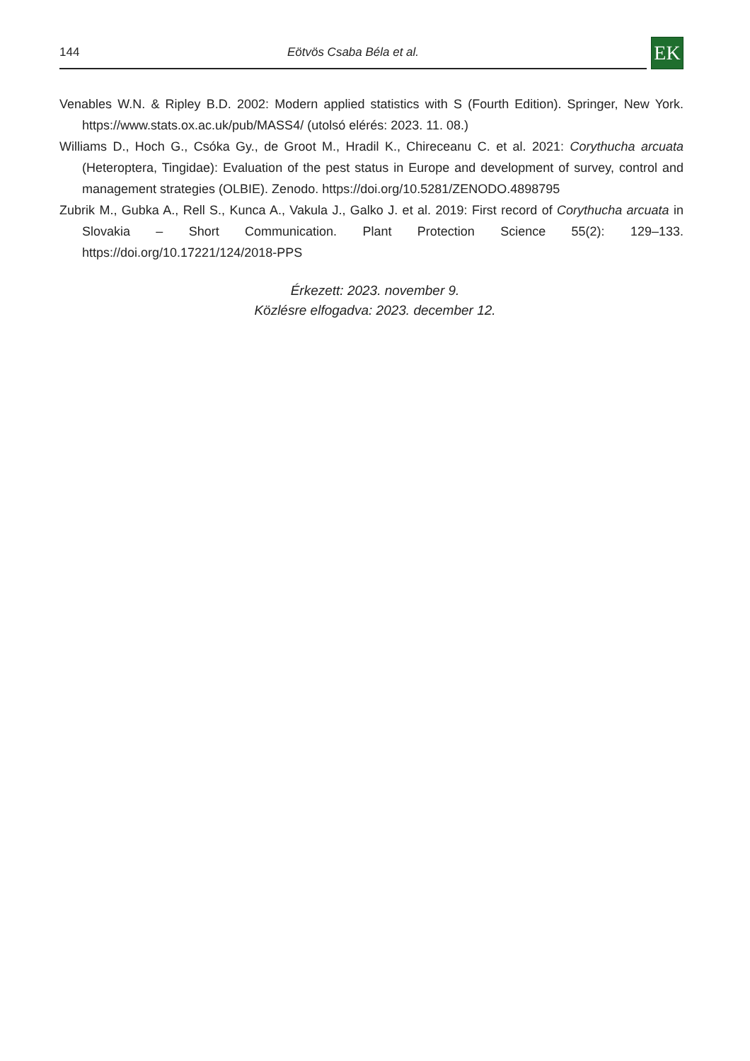144 Eötvös Csaba Béla et al.
EK
Venables W.N. & Ripley B.D. 2002: Modern applied statistics with S (Fourth Edition). Springer, New York. https://www.stats.ox.ac.uk/pub/MASS4/ (utolsó elérés: 2023. 11. 08.)
Williams D., Hoch G., Csóka Gy., de Groot M., Hradil K., Chireceanu C. et al. 2021: Corythucha arcuata (Heteroptera, Tingidae): Evaluation of the pest status in Europe and development of survey, control and management strategies (OLBIE). Zenodo. https://doi.org/10.5281/ZENODO.4898795
Zubrik M., Gubka A., Rell S., Kunca A., Vakula J., Galko J. et al. 2019: First record of Corythucha arcuata in Slovakia – Short Communication. Plant Protection Science 55(2): 129–133. https://doi.org/10.17221/124/2018-PPS
Érkezett: 2023. november 9.
Közlésre elfogadva: 2023. december 12.